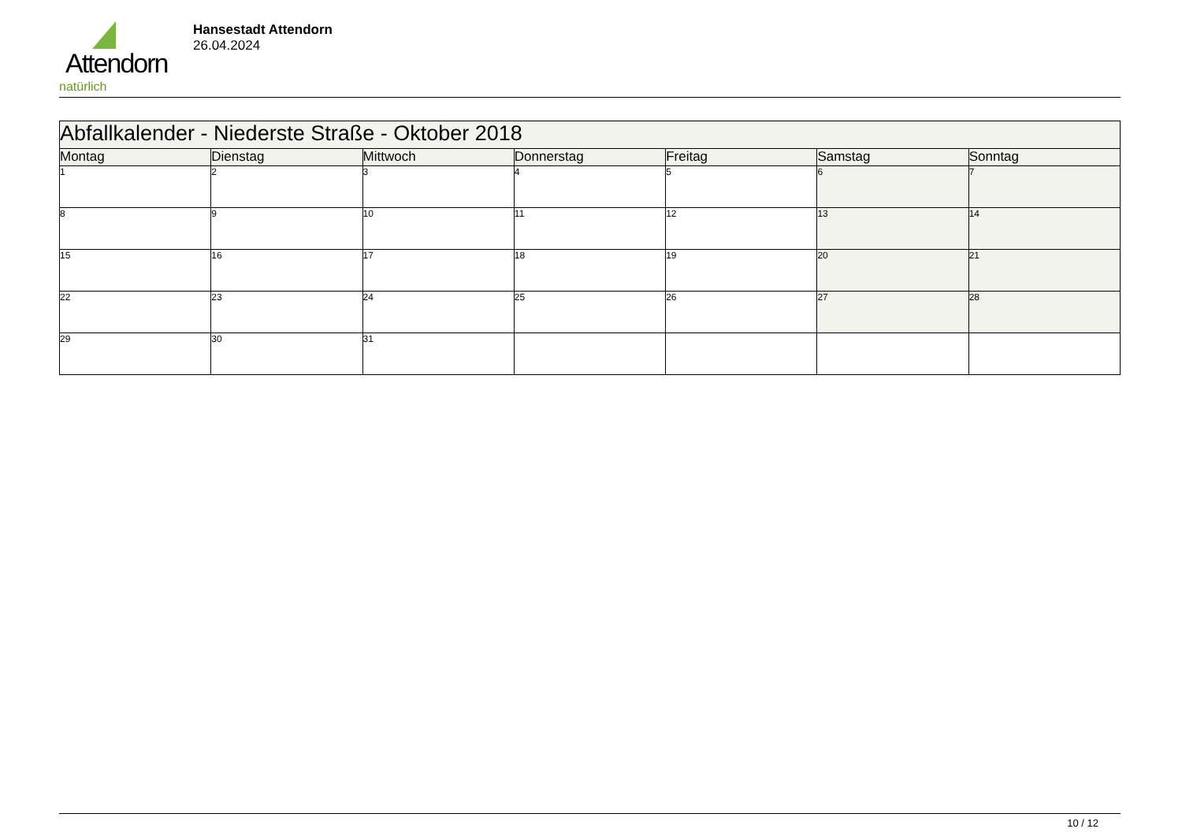Attendorn
natürlich
Hansestadt Attendorn
26.04.2024
| Abfallkalender - Niederste Straße - Oktober 2018 | | | | | | |
| Montag | Dienstag | Mittwoch | Donnerstag | Freitag | Samstag | Sonntag |
| 1 | 2 | 3 | 4 | 5 | 6 | 7 |
| 8 | 9 | 10 | 11 | 12 | 13 | 14 |
| 15 | 16 | 17 | 18 | 19 | 20 | 21 |
| 22 | 23 | 24 | 25 | 26 | 27 | 28 |
| 29 | 30 | 31 | | | | |
10 / 12